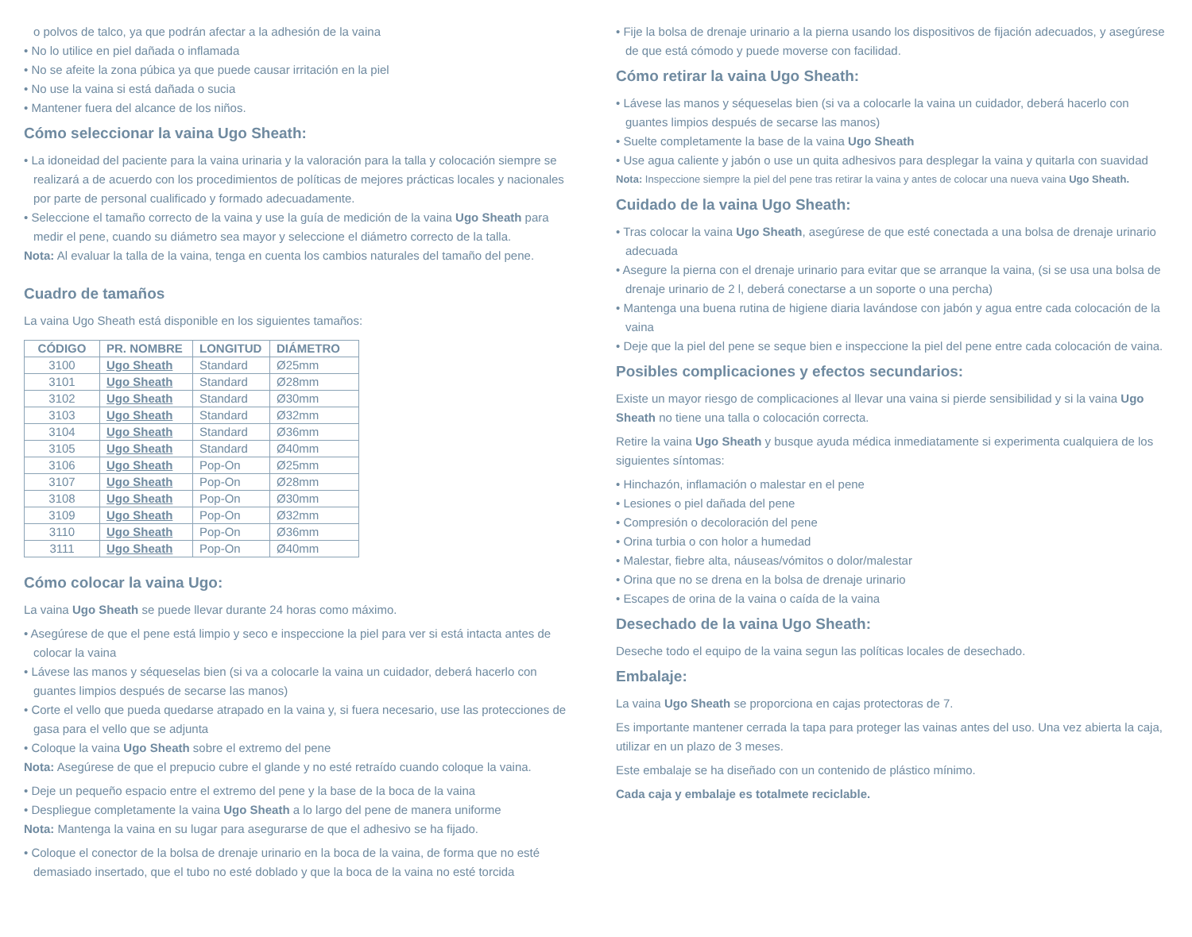o polvos de talco, ya que podrán afectar a la adhesión de la vaina
• No lo utilice en piel dañada o inflamada
• No se afeite la zona púbica ya que puede causar irritación en la piel
• No use la vaina si está dañada o sucia
• Mantener fuera del alcance de los niños.
Cómo seleccionar la vaina Ugo Sheath:
• La idoneidad del paciente para la vaina urinaria y la valoración para la talla y colocación siempre se realizará a de acuerdo con los procedimientos de políticas de mejores prácticas locales y nacionales por parte de personal cualificado y formado adecuadamente.
• Seleccione el tamaño correcto de la vaina y use la guía de medición de la vaina Ugo Sheath para medir el pene, cuando su diámetro sea mayor y seleccione el diámetro correcto de la talla.
Nota: Al evaluar la talla de la vaina, tenga en cuenta los cambios naturales del tamaño del pene.
Cuadro de tamaños
La vaina Ugo Sheath está disponible en los siguientes tamaños:
| CÓDIGO | PR. NOMBRE | LONGITUD | DIÁMETRO |
| --- | --- | --- | --- |
| 3100 | Ugo Sheath | Standard | Ø25mm |
| 3101 | Ugo Sheath | Standard | Ø28mm |
| 3102 | Ugo Sheath | Standard | Ø30mm |
| 3103 | Ugo Sheath | Standard | Ø32mm |
| 3104 | Ugo Sheath | Standard | Ø36mm |
| 3105 | Ugo Sheath | Standard | Ø40mm |
| 3106 | Ugo Sheath | Pop-On | Ø25mm |
| 3107 | Ugo Sheath | Pop-On | Ø28mm |
| 3108 | Ugo Sheath | Pop-On | Ø30mm |
| 3109 | Ugo Sheath | Pop-On | Ø32mm |
| 3110 | Ugo Sheath | Pop-On | Ø36mm |
| 3111 | Ugo Sheath | Pop-On | Ø40mm |
Cómo colocar la vaina Ugo:
La vaina Ugo Sheath se puede llevar durante 24 horas como máximo.
• Asegúrese de que el pene está limpio y seco e inspeccione la piel para ver si está intacta antes de colocar la vaina
• Lávese las manos y séqueselas bien (si va a colocarle la vaina un cuidador, deberá hacerlo con guantes limpios después de secarse las manos)
• Corte el vello que pueda quedarse atrapado en la vaina y, si fuera necesario, use las protecciones de gasa para el vello que se adjunta
• Coloque la vaina Ugo Sheath sobre el extremo del pene
Nota: Asegúrese de que el prepucio cubre el glande y no esté retraído cuando coloque la vaina.
• Deje un pequeño espacio entre el extremo del pene y la base de la boca de la vaina
• Despliegue completamente la vaina Ugo Sheath a lo largo del pene de manera uniforme
Nota: Mantenga la vaina en su lugar para asegurarse de que el adhesivo se ha fijado.
• Coloque el conector de la bolsa de drenaje urinario en la boca de la vaina, de forma que no esté demasiado insertado, que el tubo no esté doblado y que la boca de la vaina no esté torcida
• Fije la bolsa de drenaje urinario a la pierna usando los dispositivos de fijación adecuados, y asegúrese de que está cómodo y puede moverse con facilidad.
Cómo retirar la vaina Ugo Sheath:
• Lávese las manos y séqueselas bien (si va a colocarle la vaina un cuidador, deberá hacerlo con guantes limpios después de secarse las manos)
• Suelte completamente la base de la vaina Ugo Sheath
• Use agua caliente y jabón o use un quita adhesivos para desplegar la vaina y quitarla con suavidad
Nota: Inspeccione siempre la piel del pene tras retirar la vaina y antes de colocar una nueva vaina Ugo Sheath.
Cuidado de la vaina Ugo Sheath:
• Tras colocar la vaina Ugo Sheath, asegúrese de que esté conectada a una bolsa de drenaje urinario adecuada
• Asegure la pierna con el drenaje urinario para evitar que se arranque la vaina, (si se usa una bolsa de drenaje urinario de 2 l, deberá conectarse a un soporte o una percha)
• Mantenga una buena rutina de higiene diaria lavándose con jabón y agua entre cada colocación de la vaina
• Deje que la piel del pene se seque bien e inspeccione la piel del pene entre cada colocación de vaina.
Posibles complicaciones y efectos secundarios:
Existe un mayor riesgo de complicaciones al llevar una vaina si pierde sensibilidad y si la vaina Ugo Sheath no tiene una talla o colocación correcta.
Retire la vaina Ugo Sheath y busque ayuda médica inmediatamente si experimenta cualquiera de los siguientes síntomas:
• Hinchazón, inflamación o malestar en el pene
• Lesiones o piel dañada del pene
• Compresión o decoloración del pene
• Orina turbia o con holor a humedad
• Malestar, fiebre alta, náuseas/vómitos o dolor/malestar
• Orina que no se drena en la bolsa de drenaje urinario
• Escapes de orina de la vaina o caída de la vaina
Desechado de la vaina Ugo Sheath:
Deseche todo el equipo de la vaina segun las políticas locales de desechado.
Embalaje:
La vaina Ugo Sheath se proporciona en cajas protectoras de 7.
Es importante mantener cerrada la tapa para proteger las vainas antes del uso. Una vez abierta la caja, utilizar en un plazo de 3 meses.
Este embalaje se ha diseñado con un contenido de plástico mínimo.
Cada caja y embalaje es totalmete reciclable.